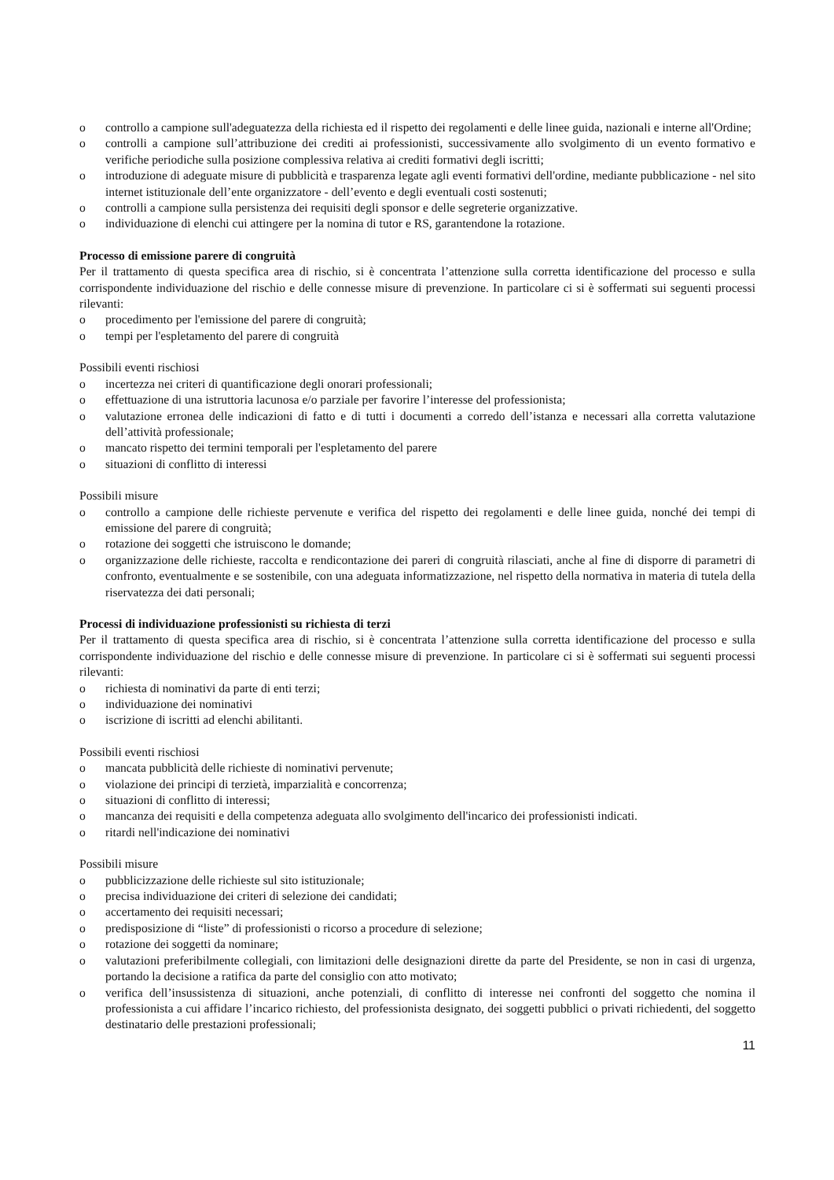o controllo a campione sull'adeguatezza della richiesta ed il rispetto dei regolamenti e delle linee guida, nazionali e interne all'Ordine;
o controlli a campione sull’attribuzione dei crediti ai professionisti, successivamente allo svolgimento di un evento formativo e verifiche periodiche sulla posizione complessiva relativa ai crediti formativi degli iscritti;
o introduzione di adeguate misure di pubblicità e trasparenza legate agli eventi formativi dell'ordine, mediante pubblicazione - nel sito internet istituzionale dell’ente organizzatore - dell’evento e degli eventuali costi sostenuti;
o controlli a campione sulla persistenza dei requisiti degli sponsor e delle segreterie organizzative.
o individuazione di elenchi cui attingere per la nomina di tutor e RS, garantendone la rotazione.
Processo di emissione parere di congruità
Per il trattamento di questa specifica area di rischio, si è concentrata l’attenzione sulla corretta identificazione del processo e sulla corrispondente individuazione del rischio e delle connesse misure di prevenzione. In particolare ci si è soffermati sui seguenti processi rilevanti:
o procedimento per l'emissione del parere di congruità;
o tempi per l'espletamento del parere di congruità
Possibili eventi rischiosi
o incertezza nei criteri di quantificazione degli onorari professionali;
o effettuazione di una istruttoria lacunosa e/o parziale per favorire l’interesse del professionista;
o valutazione erronea delle indicazioni di fatto e di tutti i documenti a corredo dell’istanza e necessari alla corretta valutazione dell’attività professionale;
o mancato rispetto dei termini temporali per l'espletamento del parere
o situazioni di conflitto di interessi
Possibili misure
o controllo a campione delle richieste pervenute e verifica del rispetto dei regolamenti e delle linee guida, nonché dei tempi di emissione del parere di congruità;
o rotazione dei soggetti che istruiscono le domande;
o organizzazione delle richieste, raccolta e rendicontazione dei pareri di congruità rilasciati, anche al fine di disporre di parametri di confronto, eventualmente e se sostenibile, con una adeguata informatizzazione, nel rispetto della normativa in materia di tutela della riservatezza dei dati personali;
Processi di individuazione professionisti su richiesta di terzi
Per il trattamento di questa specifica area di rischio, si è concentrata l’attenzione sulla corretta identificazione del processo e sulla corrispondente individuazione del rischio e delle connesse misure di prevenzione. In particolare ci si è soffermati sui seguenti processi rilevanti:
o richiesta di nominativi da parte di enti terzi;
o individuazione dei nominativi
o iscrizione di iscritti ad elenchi abilitanti.
Possibili eventi rischiosi
o mancata pubblicità delle richieste di nominativi pervenute;
o violazione dei principi di terzietà, imparzialità e concorrenza;
o situazioni di conflitto di interessi;
o mancanza dei requisiti e della competenza adeguata allo svolgimento dell'incarico dei professionisti indicati.
o ritardi nell'indicazione dei nominativi
Possibili misure
o pubblicizzazione delle richieste sul sito istituzionale;
o precisa individuazione dei criteri di selezione dei candidati;
o accertamento dei requisiti necessari;
o predisposizione di “liste” di professionisti o ricorso a procedure di selezione;
o rotazione dei soggetti da nominare;
o valutazioni preferibilmente collegiali, con limitazioni delle designazioni dirette da parte del Presidente, se non in casi di urgenza, portando la decisione a ratifica da parte del consiglio con atto motivato;
o verifica dell’insussistenza di situazioni, anche potenziali, di conflitto di interesse nei confronti del soggetto che nomina il professionista a cui affidare l’incarico richiesto, del professionista designato, dei soggetti pubblici o privati richiedenti, del soggetto destinatario delle prestazioni professionali;
11